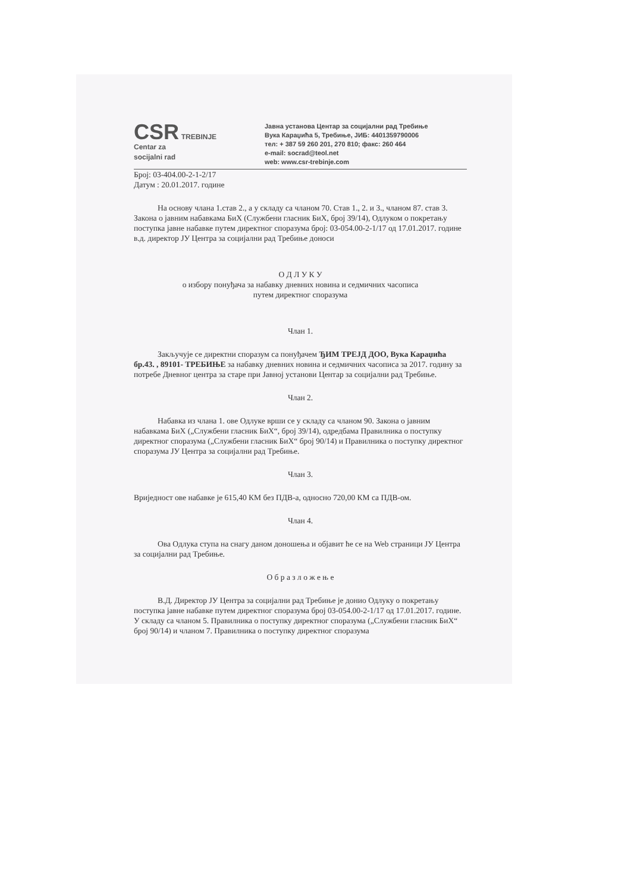CSR TREBINJE
Centar za
socijalni rad
Јавна установа Центар за социјални рад Требиње
Вука Караџића 5, Требиње, ЈИБ: 4401359790006
тел: + 387 59 260 201, 270 810; факс: 260 464
e-mail: socrad@teol.net
web: www.csr-trebinje.com
Број: 03-404.00-2-1-2/17
Датум : 20.01.2017. године
На основу члана 1.став 2., а у складу са чланом 70. Став 1., 2. и 3., чланом 87. став 3. Закона о јавним набавкама БиХ (Службени гласник БиХ, број 39/14), Одлуком о покретању поступка јавне набавке путем директног споразума број: 03-054.00-2-1/17 од 17.01.2017. године в.д. директор ЈУ Центра за социјални рад Требиње доноси
О Д Л У К У
о избору понуђача за набавку дневних новина и седмичних часописа
путем директног споразума
Члан 1.
Закључује се директни споразум са понуђачем ЂИМ ТРЕЈД ДОО, Вука Караџића бр.43. , 89101- ТРЕБИЊЕ за набавку дневних новина и седмичних часописа за 2017. годину за потребе Дневног центра за старе при Јавној установи Центар за социјални рад Требиње.
Члан 2.
Набавка из члана 1. ове Одлуке врши се у складу са чланом 90. Закона о јавним набавкама БиХ („Службени гласник БиХ“, број 39/14), одредбама Правилника о поступку директног споразума („Службени гласник БиХ“ број 90/14) и Правилника о поступку директног споразума ЈУ Центра за социјални рад Требиње.
Члан 3.
Вриједност ове набавке је 615,40 КМ без ПДВ-а, односно 720,00 КМ са ПДВ-ом.
Члан 4.
Ова Одлука ступа на снагу даном доношења и објавит ће се на Web страници ЈУ Центра за социјални рад Требиње.
О б р а з л о ж е њ е
В.Д. Директор ЈУ Центра за социјални рад Требиње је донио Одлуку о покретању поступка јавне набавке путем директног споразума број 03-054.00-2-1/17 од 17.01.2017. године.
У складу са чланом 5. Правилника о поступку директног споразума („Службени гласник БиХ“ број 90/14) и чланом 7. Правилника о поступку директног споразума